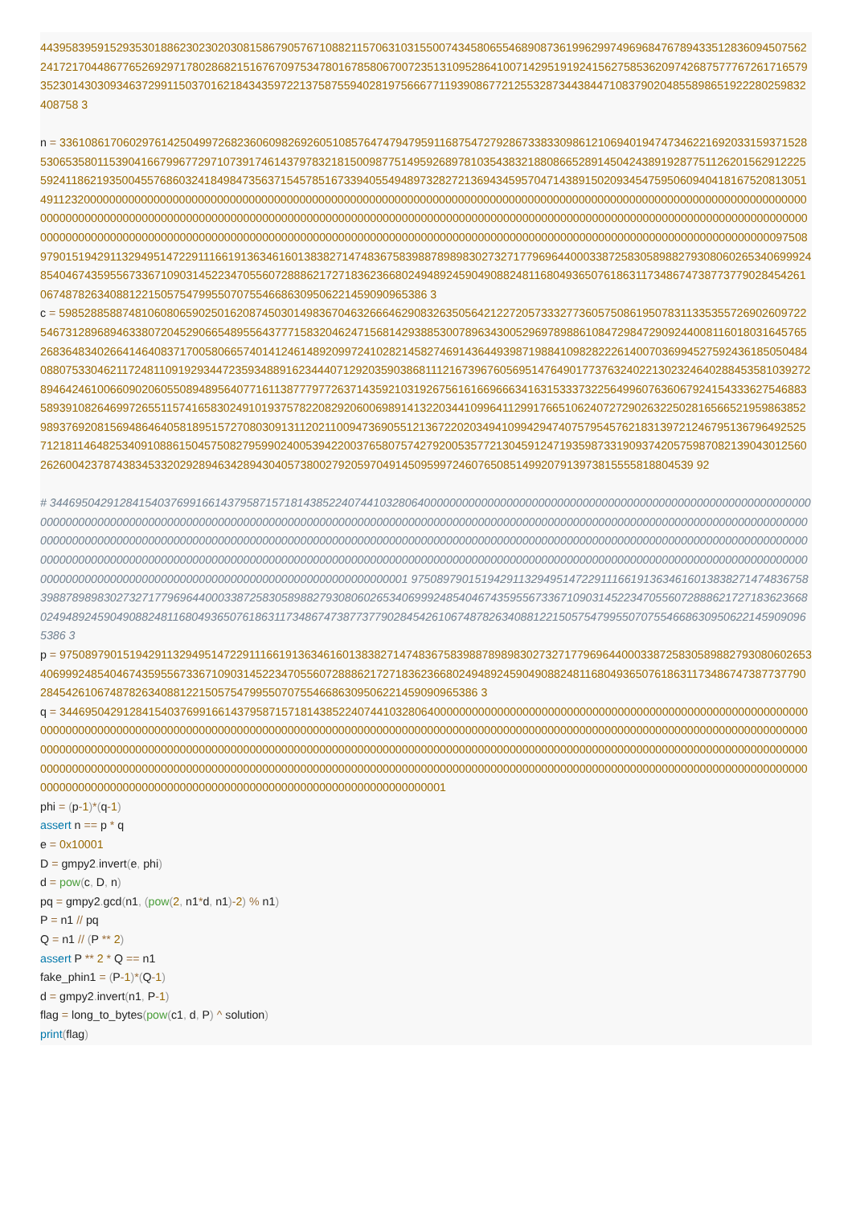443958395915293530188623023020308158679057671088211570631031550074345806554689087361996299749696847678943351283609450756224172170448677652692971780286821516767097534780167858067007235131095286410071429519192415627585362097426875777672617165793523014303093463729911503701621843435972213758755940281975666771193908677212553287344384471083790204855898651922280259832408758 3
n = 3361086170602976142504997268236060982692605108576474794795911687547279286733833098612106940194747346221692033159371528530653580115390416679967729710739174614379783218150098775149592689781035438321880866528914504243891928775112620156291222559241186219350045576860324184984735637154578516733940554948973282721369434595704714389150209345475950609404181675208130514911232000000000000000000000000000000000000000000000000000000000000000000000000000000000000000000000000000000000000000000000000000000000000000000000000000000000000000000000000000000000000000000000000000000000000000000000000000000000000000000000000000000000000000000000000000000000000000000000000000000000000000000000000000000000000000000000000000000000000000975089790151942911329495147229111661913634616013838271474836758398878989830273271779696440003387258305898827930806026534069992485404674359556733671090314522347055607288862172718362366802494892459049088248116804936507618631173486747387737790284542610674878263408812215057547995507075546686309506221459090965386 3
c = 5985288588748106080659025016208745030149836704632666462908326350564212272057333277360575086195078311335355726902609722546731289689463380720452906654895564377715832046247156814293885300789634300529697898861084729847290924400811601803164576526836483402664146408371700580665740141246148920997241028214582746914364493987198841098282226140070369945275924361850504840880753304621172481109192934472359348891623444071292035903868111216739676056951476490177376324022130232464028845358103927289464246100660902060550894895640771611387779772637143592103192675616166966634163153337322564996076360679241543336275468835893910826469972655115741658302491019375782208292060069891413220344109964112991766510624072729026322502816566521959863852989376920815694864640581895157270803091311202110094736905512136722020349410994294740757954576218313972124679513679649252571218114648253409108861504575082795990240053942200376580757427920053577213045912471935987331909374205759870821390430125602626004237874383453320292894634289430405738002792059704914509599724607650851499207913973815555818804539 92
# 3446950429128415403769916614379587157181438522407441032806400000000000000000000000000000000000000000000000000000000000000000000000000000000000000000000000000000000000000000000000000000000000000000000000000000000000000000000000000000000000000000000000000000000000000000000000000000000000000000000000000000000000000000000000000000000000000000000000000000000000000000000000000000000000000000000000000000000000000000000000000000000000000000000000000000000000000000000000000000000000000000000000000000000000000000000000000000000000000000000000001 975089790151942911329495147229111661913634616013838271474836758398878989830273271779696440003387258305898827930806026534069992485404674359556733671090314522347055607288862172718362366802494892459049088248116804936507618631173486747387737790284542610674878263408812215057547995507075546686309506221459090965386 3
p = 975089790151942911329495147229111661913634616013838271474836758398878989830273271779696440003387258305898827930806026534069992485404674359556733671090314522347055607288862172718362366802494892459049088248116804936507618631173486747387737790284542610674878263408812215057547995507075546686309506221459090965386 3
q = 34469504291284154037699166143795871571814385224074410328064000000000000000000000000000000000000000000000000000000000000000000000000000000000000000000000000000000000000000000000000000000000000000000000000000000000000000000000000000000000000000000000000000000000000000000000000000000000000000000000000000000000000000000000000000000000000000000000000000000000000000000000000000000000000000000000000000000000000000000000000000000000000000000000000000000000000000000000000000000000000000000000000000000000000000000000000000000000000000000000000000001
phi = (p-1)*(q-1)
assert n == p * q
e = 0x10001
D = gmpy2. invert(e, phi)
d = pow(c, D, n)
pq = gmpy2. gcd(n1, (pow(2, n1*d, n1)-2) % n1)
P = n1 // pq
Q = n1 // (P ** 2)
assert P ** 2 * Q == n1
fake_phin1 = (P-1)*(Q-1)
d = gmpy2. invert(n1, P-1)
flag = long_to_bytes(pow(c1, d, P) ^ solution)
print(flag)